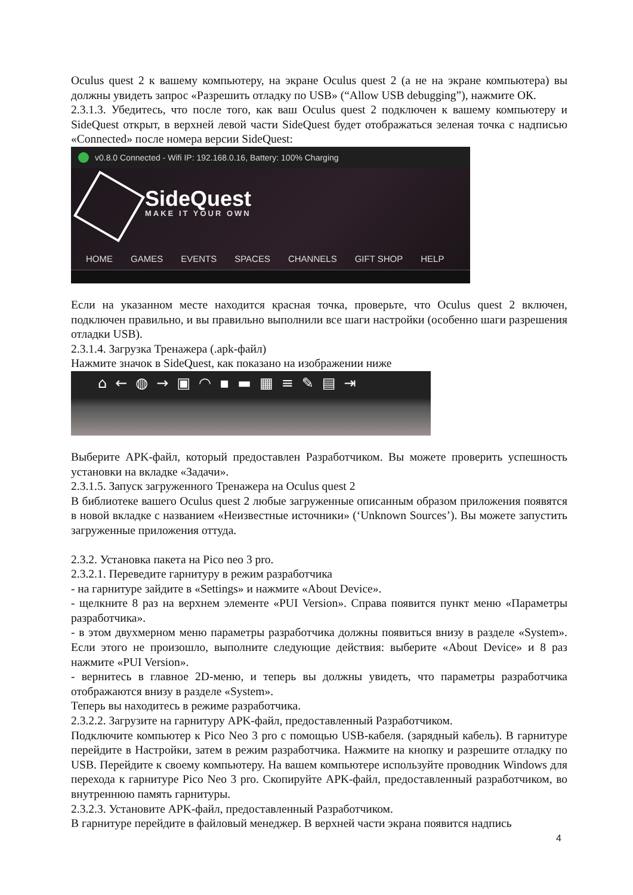Oculus quest 2 к вашему компьютеру, на экране Oculus quest 2 (а не на экране компьютера) вы должны увидеть запрос «Разрешить отладку по USB» (“Allow USB debugging”), нажмите ОК.
2.3.1.3. Убедитесь, что после того, как ваш Oculus quest 2 подключен к вашему компьютеру и SideQuest открыт, в верхней левой части SideQuest будет отображаться зеленая точка с надписью «Connected» после номера версии SideQuest:
v0.8.0 Connected - Wifi IP: 192.168.0.16, Battery: 100% Charging
SideQuest
MAKE IT YOUR OWN
HOME GAMES EVENTS SPACES CHANNELS GIFT SHOP HELP
Если на указанном месте находится красная точка, проверьте, что Oculus quest 2 включен, подключен правильно, и вы правильно выполнили все шаги настройки (особенно шаги разрешения отладки USB).
2.3.1.4. Загрузка Тренажера (.apk-файл)
Нажмите значок в SideQuest, как показано на изображении ниже
⌂←◍→▣◠▪▬▦≡✎▤⇥
Выберите APK-файл, который предоставлен Разработчиком. Вы можете проверить успешность установки на вкладке «Задачи».
2.3.1.5. Запуск загруженного Тренажера на Oculus quest 2
В библиотеке вашего Oculus quest 2 любые загруженные описанным образом приложения появятся в новой вкладке с названием «Неизвестные источники» (‘Unknown Sources’). Вы можете запустить загруженные приложения оттуда.
2.3.2. Установка пакета на Pico neo 3 pro.
2.3.2.1. Переведите гарнитуру в режим разработчика
- на гарнитуре зайдите в «Settings» и нажмите «About Device».
- щелкните 8 раз на верхнем элементе «PUI Version». Справа появится пункт меню «Параметры разработчика».
- в этом двухмерном меню параметры разработчика должны появиться внизу в разделе «System». Если этого не произошло, выполните следующие действия: выберите «About Device» и 8 раз нажмите «PUI Version».
- вернитесь в главное 2D-меню, и теперь вы должны увидеть, что параметры разработчика отображаются внизу в разделе «System».
Теперь вы находитесь в режиме разработчика.
2.3.2.2. Загрузите на гарнитуру APK-файл, предоставленный Разработчиком.
Подключите компьютер к Pico Neo 3 pro с помощью USB-кабеля. (зарядный кабель). В гарнитуре перейдите в Настройки, затем в режим разработчика. Нажмите на кнопку и разрешите отладку по USB. Перейдите к своему компьютеру. На вашем компьютере используйте проводник Windows для перехода к гарнитуре Pico Neo 3 pro. Скопируйте APK-файл, предоставленный разработчиком, во внутреннюю память гарнитуры.
2.3.2.3. Установите APK-файл, предоставленный Разработчиком.
В гарнитуре перейдите в файловый менеджер. В верхней части экрана появится надпись
4